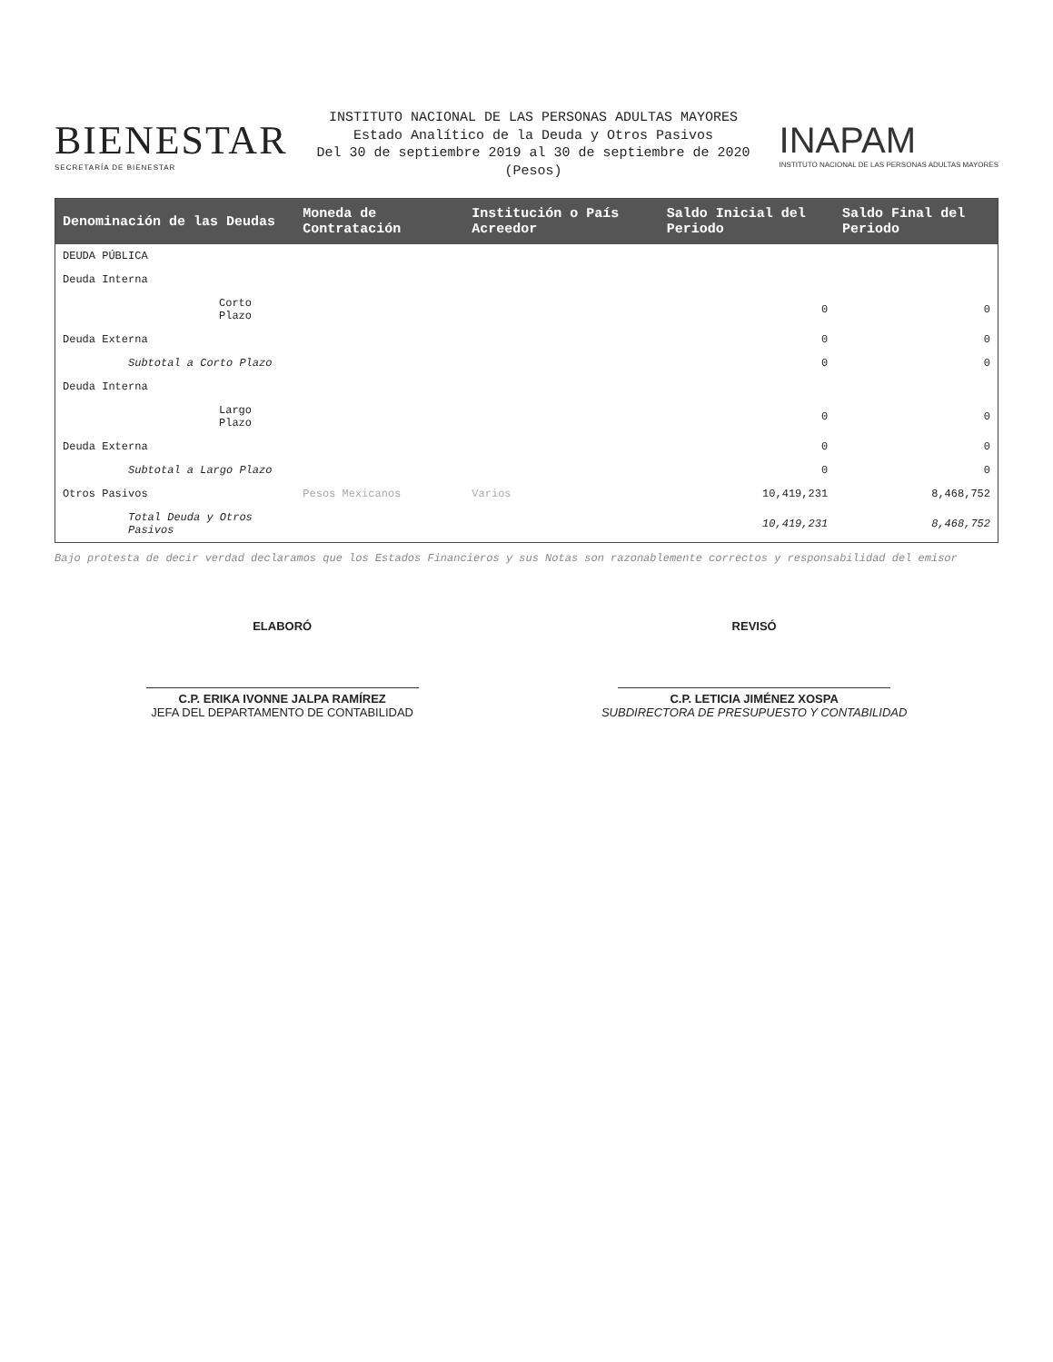BIENESTAR
SECRETARÍA DE BIENESTAR
INSTITUTO NACIONAL DE LAS PERSONAS ADULTAS MAYORES
Estado Analítico de la Deuda y Otros Pasivos
Del 30 de septiembre 2019 al 30 de septiembre de 2020
(Pesos)
INAPAM
INSTITUTO NACIONAL DE LAS PERSONAS ADULTAS MAYORES
| Denominación de las Deudas | Moneda de Contratación | Institución o País Acreedor | Saldo Inicial del Periodo | Saldo Final del Periodo |
| --- | --- | --- | --- | --- |
| DEUDA PÚBLICA | | | | |
| Deuda Interna | | | | |
| Corto Plazo | | | 0 | 0 |
| Deuda Externa | | | 0 | 0 |
| Subtotal a Corto Plazo | | | 0 | 0 |
| Deuda Interna | | | | |
| Largo Plazo | | | 0 | 0 |
| Deuda Externa | | | 0 | 0 |
| Subtotal a Largo Plazo | | | 0 | 0 |
| Otros Pasivos | Pesos Mexicanos | Varios | 10,419,231 | 8,468,752 |
| Total Deuda y Otros Pasivos | | | 10,419,231 | 8,468,752 |
Bajo protesta de decir verdad declaramos que los Estados Financieros y sus Notas son razonablemente correctos y responsabilidad del emisor
ELABORÓ
C.P. ERIKA IVONNE JALPA RAMÍREZ
JEFA DEL DEPARTAMENTO DE CONTABILIDAD
REVISÓ
C.P. LETICIA JIMÉNEZ XOSPA
SUBDIRECTORA DE PRESUPUESTO Y CONTABILIDAD